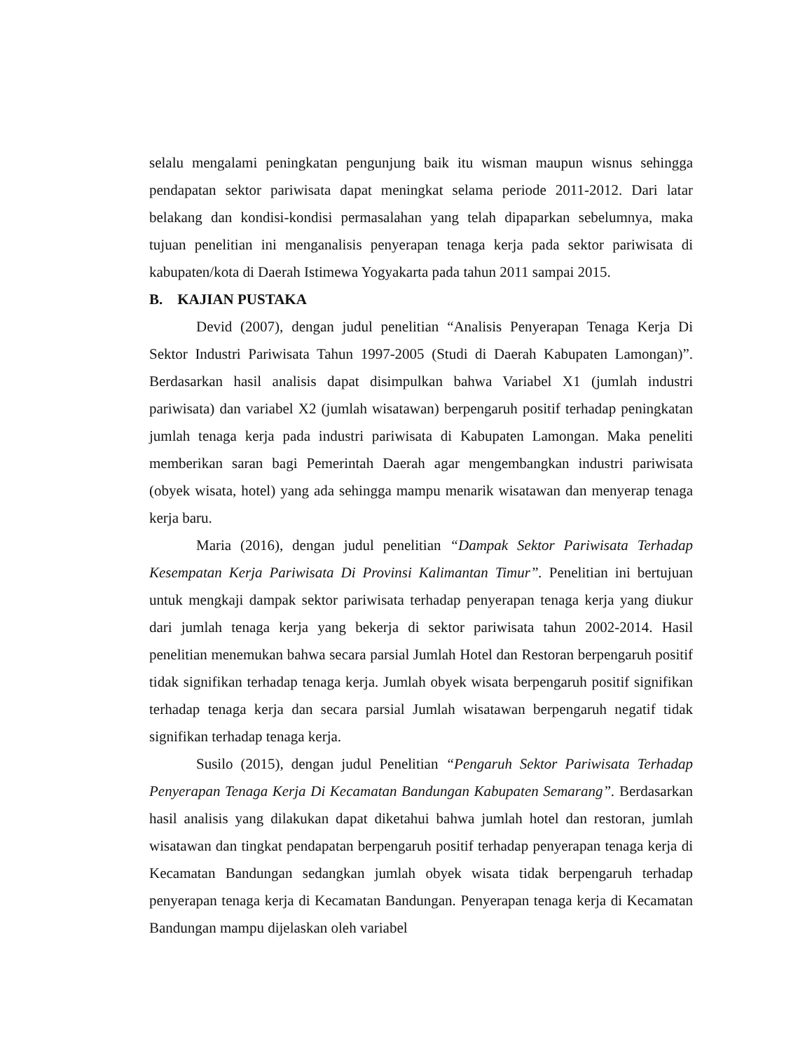selalu mengalami peningkatan pengunjung baik itu wisman maupun wisnus sehingga pendapatan sektor pariwisata dapat meningkat selama periode 2011-2012. Dari latar belakang dan kondisi-kondisi permasalahan yang telah dipaparkan sebelumnya, maka tujuan penelitian ini menganalisis penyerapan tenaga kerja pada sektor pariwisata di kabupaten/kota di Daerah Istimewa Yogyakarta pada tahun 2011 sampai 2015.
B. KAJIAN PUSTAKA
Devid (2007), dengan judul penelitian “Analisis Penyerapan Tenaga Kerja Di Sektor Industri Pariwisata Tahun 1997-2005 (Studi di Daerah Kabupaten Lamongan)”. Berdasarkan hasil analisis dapat disimpulkan bahwa Variabel X1 (jumlah industri pariwisata) dan variabel X2 (jumlah wisatawan) berpengaruh positif terhadap peningkatan jumlah tenaga kerja pada industri pariwisata di Kabupaten Lamongan. Maka peneliti memberikan saran bagi Pemerintah Daerah agar mengembangkan industri pariwisata (obyek wisata, hotel) yang ada sehingga mampu menarik wisatawan dan menyerap tenaga kerja baru.
Maria (2016), dengan judul penelitian “Dampak Sektor Pariwisata Terhadap Kesempatan Kerja Pariwisata Di Provinsi Kalimantan Timur”. Penelitian ini bertujuan untuk mengkaji dampak sektor pariwisata terhadap penyerapan tenaga kerja yang diukur dari jumlah tenaga kerja yang bekerja di sektor pariwisata tahun 2002-2014. Hasil penelitian menemukan bahwa secara parsial Jumlah Hotel dan Restoran berpengaruh positif tidak signifikan terhadap tenaga kerja. Jumlah obyek wisata berpengaruh positif signifikan terhadap tenaga kerja dan secara parsial Jumlah wisatawan berpengaruh negatif tidak signifikan terhadap tenaga kerja.
Susilo (2015), dengan judul Penelitian “Pengaruh Sektor Pariwisata Terhadap Penyerapan Tenaga Kerja Di Kecamatan Bandungan Kabupaten Semarang”. Berdasarkan hasil analisis yang dilakukan dapat diketahui bahwa jumlah hotel dan restoran, jumlah wisatawan dan tingkat pendapatan berpengaruh positif terhadap penyerapan tenaga kerja di Kecamatan Bandungan sedangkan jumlah obyek wisata tidak berpengaruh terhadap penyerapan tenaga kerja di Kecamatan Bandungan. Penyerapan tenaga kerja di Kecamatan Bandungan mampu dijelaskan oleh variabel